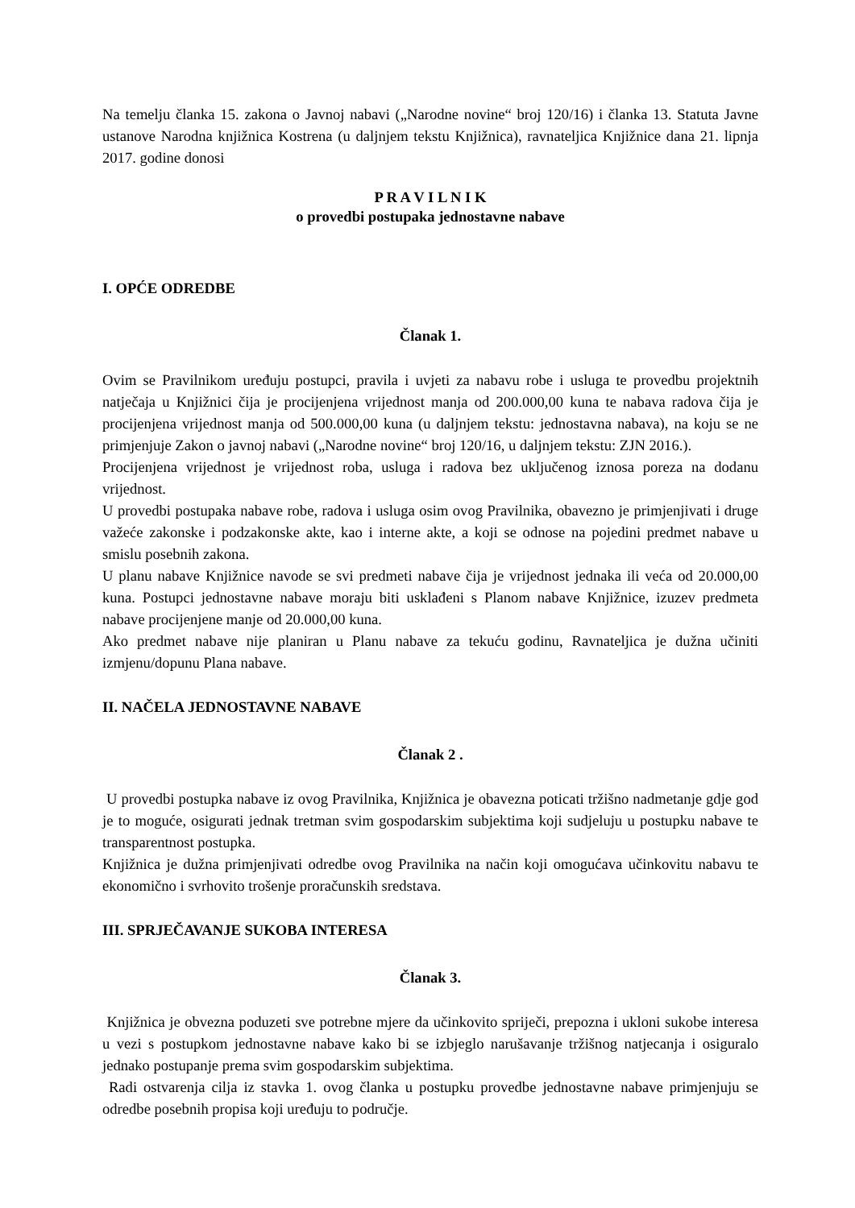Na temelju članka 15. zakona o Javnoj nabavi („Narodne novine“ broj 120/16) i članka 13. Statuta Javne ustanove Narodna knjižnica Kostrena (u daljnjem tekstu Knjižnica), ravnateljica Knjižnice dana 21. lipnja 2017. godine donosi
P R A V I L N I K
o provedbi postupaka jednostavne nabave
I. OPĆE ODREDBE
Članak 1.
Ovim se Pravilnikom uređuju postupci, pravila i uvjeti za nabavu robe i usluga te provedbu projektnih natječaja u Knjižnici čija je procijenjena vrijednost manja od 200.000,00 kuna te nabava radova čija je procijenjena vrijednost manja od 500.000,00 kuna (u daljnjem tekstu: jednostavna nabava), na koju se ne primjenjuje Zakon o javnoj nabavi („Narodne novine“ broj 120/16, u daljnjem tekstu: ZJN 2016.).
Procijenjena vrijednost je vrijednost roba, usluga i radova bez uključenog iznosa poreza na dodanu vrijednost.
U provedbi postupaka nabave robe, radova i usluga osim ovog Pravilnika, obavezno je primjenjivati i druge važeće zakonske i podzakonske akte, kao i interne akte, a koji se odnose na pojedini predmet nabave u smislu posebnih zakona.
U planu nabave Knjižnice navode se svi predmeti nabave čija je vrijednost jednaka ili veća od 20.000,00 kuna. Postupci jednostavne nabave moraju biti usklađeni s Planom nabave Knjižnice, izuzev predmeta nabave procijenjene manje od 20.000,00 kuna.
Ako predmet nabave nije planiran u Planu nabave za tekuću godinu, Ravnateljica je dužna učiniti izmjenu/dopunu Plana nabave.
II. NAČELA JEDNOSTAVNE NABAVE
Članak 2 .
U provedbi postupka nabave iz ovog Pravilnika, Knjižnica je obavezna poticati tržišno nadmetanje gdje god je to moguće, osigurati jednak tretman svim gospodarskim subjektima koji sudjeluju u postupku nabave te transparentnost postupka.
Knjižnica je dužna primjenjivati odredbe ovog Pravilnika na način koji omogućava učinkovitu nabavu te ekonomično i svrhovito trošenje proračunskih sredstava.
III. SPRJEČAVANJE SUKOBA INTERESA
Članak 3.
Knjižnica je obvezna poduzeti sve potrebne mjere da učinkovito spriječi, prepozna i ukloni sukobe interesa u vezi s postupkom jednostavne nabave kako bi se izbjeglo narušavanje tržišnog natjecanja i osiguralo jednako postupanje prema svim gospodarskim subjektima.
Radi ostvarenja cilja iz stavka 1. ovog članka u postupku provedbe jednostavne nabave primjenjuju se odredbe posebnih propisa koji uređuju to područje.